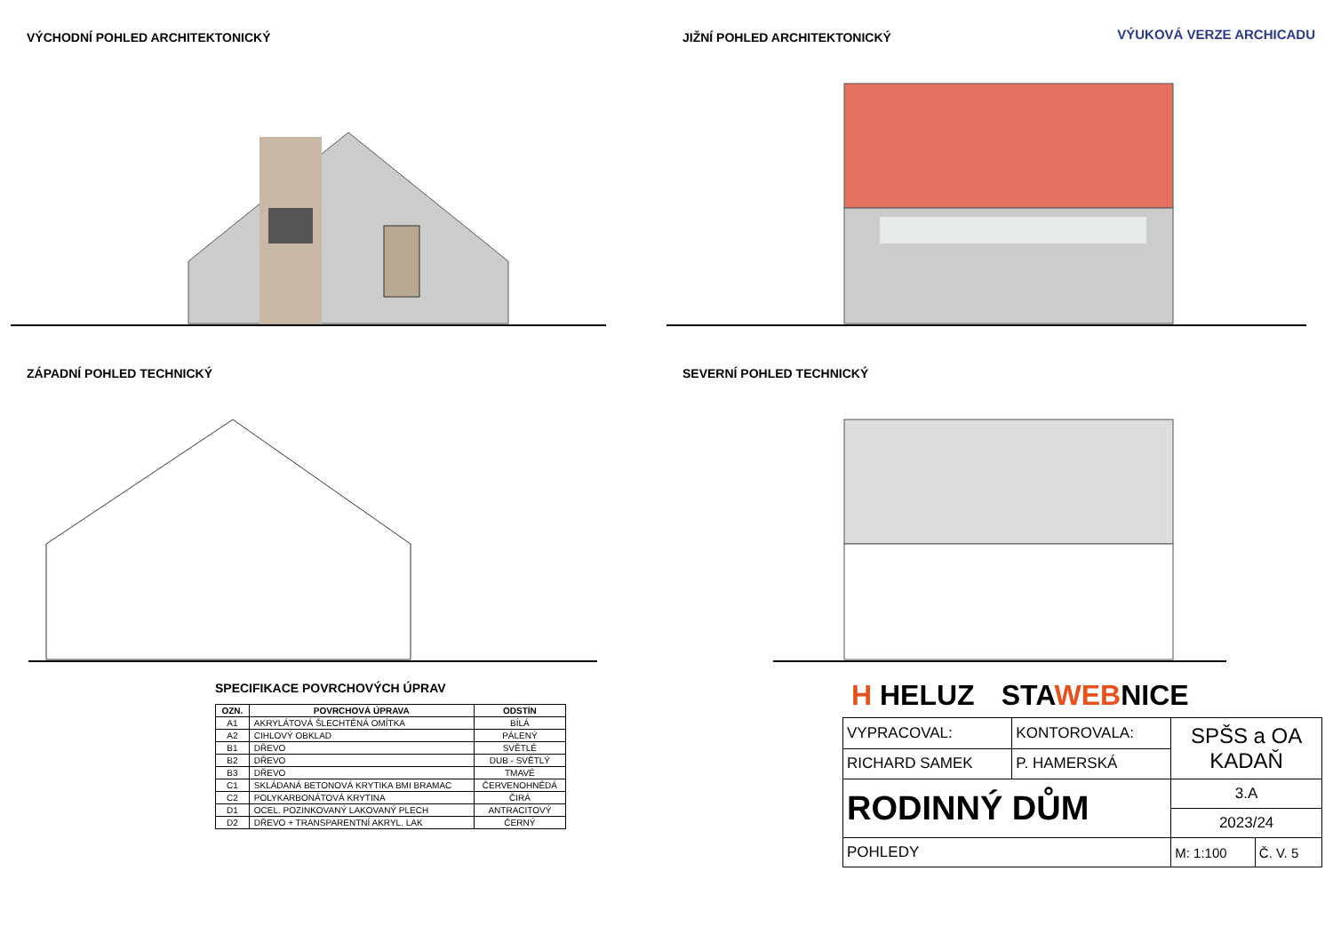VÝUKOVÁ VERZE ARCHICADU
VÝCHODNÍ POHLED ARCHITEKTONICKÝ JIŽNÍ POHLED ARCHITEKTONICKÝ
ZÁPADNÍ POHLED TECHNICKÝ SEVERNÍ POHLED TECHNICKÝ
SPECIFIKACE POVRCHOVÝCH ÚPRAV
| OZN. | POVRCHOVÁ ÚPRAVA | ODSTÍN |
| --- | --- | --- |
| A1 | AKRYLÁTOVÁ ŠLECHTĚNÁ OMÍTKA | BÍLÁ |
| A2 | CIHLOVÝ OBKLAD | PÁLENÝ |
| B1 | DŘEVO | SVĚTLÉ |
| B2 | DŘEVO | DUB - SVĚTLÝ |
| B3 | DŘEVO | TMAVÉ |
| C1 | SKLÁDANÁ BETONOVÁ KRYTIKA BMI BRAMAC | ČERVENOHNĚDÁ |
| C2 | POLYKARBONÁTOVÁ KRYTINA | ČIRÁ |
| D1 | OCEL. POZINKOVANÝ LAKOVANÝ PLECH | ANTRACITOVÝ |
| D2 | DŘEVO + TRANSPARENTNÍ AKRYL. LAK | ČERNÝ |
H HELUZ STAWEBNICE
| VYPRACOVAL: | KONTOROVALA: | SPŠS a OA KADAŇ | |
| RICHARD SAMEK | P. HAMERSKÁ | | |
| RODINNÝ DŮM | | 3.A | |
| | | 2023/24 | |
| POHLEDY | | M: 1:100 | Č. V. 5 |